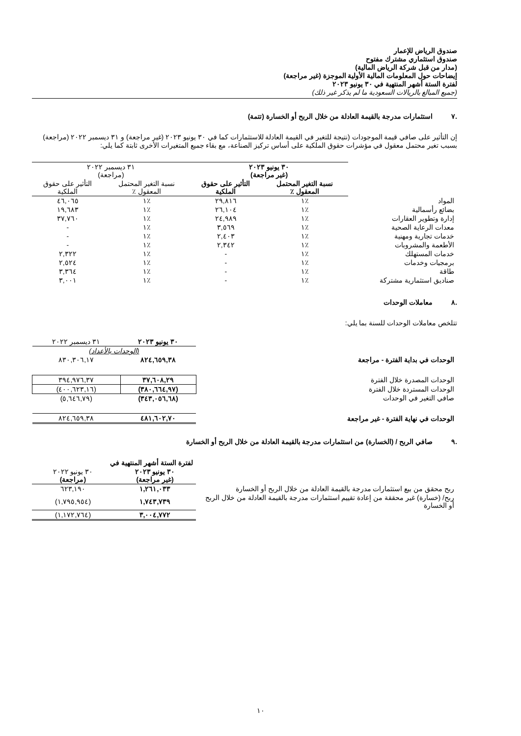صندوق الرياض للإعمار
صندوق استثماري مشترك مفتوح
(مدار من قبل شركة الرياض المالية)
إيضاحات حول المعلومات المالية الأولية الموجزة (غير مراجعة)
لفترة الستة أشهر المنتهية في ٣٠ يونيو ٢٠٢٣
(جميع المبالغ بالريالات السعودية ما لم يذكر غير ذلك)
.٧ استثمارات مدرجة بالقيمة العادلة من خلال الربح أو الخسارة (تتمة)
إن التأثير على صافي قيمة الموجودات (نتيجة للتغير في القيمة العادلة للاستثمارات كما في ٣٠ يونيو ٢٠٢٣ (غير مراجعة) و ٣١ ديسمبر ٢٠٢٢ (مراجعة) بسبب تغير محتمل معقول في مؤشرات حقوق الملكية على أساس تركيز الصناعة، مع بقاء جميع المتغيرات الأخرى ثابتة كما يلي:
| | ٣٠ يونيو ٢٠٢٣ (غير مراجعة) | | ٣١ ديسمبر ٢٠٢٢ (مراجعة) | |
| | نسبة التغير المحتمل المعقول ٪ | التأثير على حقوق الملكية | نسبة التغير المحتمل المعقول ٪ | التأثير على حقوق الملكية |
| المواد | ٪١ | ٢٩,٨١٦ | ٪١ | ٤٦,٠٦٥ |
| بضائع رأسمالية | ٪١ | ٢٦,١٠٤ | ٪١ | ١٩,٦٨٣ |
| إدارة وتطوير العقارات | ٪١ | ٢٤,٩٨٩ | ٪١ | ٣٧,٧٦٠ |
| معدات الرعاية الصحية | ٪١ | ٣,٥٦٩ | ٪١ | - |
| خدمات تجارية ومهنية | ٪١ | ٢,٤٠٣ | ٪١ | - |
| الأطعمة والمشروبات | ٪١ | ٢,٣٤٢ | ٪١ | - |
| خدمات المستهلك | ٪١ | - | ٪١ | ٢,٣٢٢ |
| برمجيات وخدمات | ٪١ | - | ٪١ | ٢,٥٢٤ |
| طاقة | ٪١ | - | ٪١ | ٣,٣٦٤ |
| صناديق استثمارية مشتركة | ٪١ | - | ٪١ | ٣,٠٠١ |
.٨ معاملات الوحدات
تتلخص معاملات الوحدات للسنة بما يلي:
| | ٣٠ يونيو ٢٠٢٣ | ٣١ ديسمبر ٢٠٢٢ |
| | (الوحدات بالأعداد) | |
| الوحدات في بداية الفترة - مراجعة | ٨٢٤,٦٥٩,٣٨ | ٨٣٠,٣٠٦,١٧ |
| الوحدات المصدرة خلال الفترة | ٣٧,٦٠٨,٢٩ | ٣٩٤,٩٧٦,٣٧ |
| الوحدات المستردة خلال الفترة | (٣٨٠,٦٦٤,٩٧) | (٤٠٠,٦٢٣,١٦) |
| صافي التغير في الوحدات | (٣٤٣,٠٥٦,٦٨) | (٥,٦٤٦,٧٩) |
| الوحدات في نهاية الفترة - غير مراجعة | ٤٨١,٦٠٢,٧٠ | ٨٢٤,٦٥٩,٣٨ |
.٩ صافي الربح / (الخسارة) من استثمارات مدرجة بالقيمة العادلة من خلال الربح أو الخسارة
| | لفترة الستة أشهر المنتهية في | |
| | ٣٠ يونيو ٢٠٢٣ (غير مراجعة) | ٣٠ يونيو ٢٠٢٢ (مراجعة) |
| ربح محقق من بيع استثمارات مدرجة بالقيمة العادلة من خلال الربح أو الخسارة | ١,٢٦١,٠٣٣ | ٦٢٣,١٩٠ |
| ربح/ (خسارة) غير محققة من إعادة تقييم استثمارات مدرجة بالقيمة العادلة من خلال الربح أو الخسارة | ١,٧٤٣,٧٣٩ | (١,٧٩٥,٩٥٤) |
| | ٣,٠٠٤,٧٧٢ | (١,١٧٢,٧٦٤) |
١٠